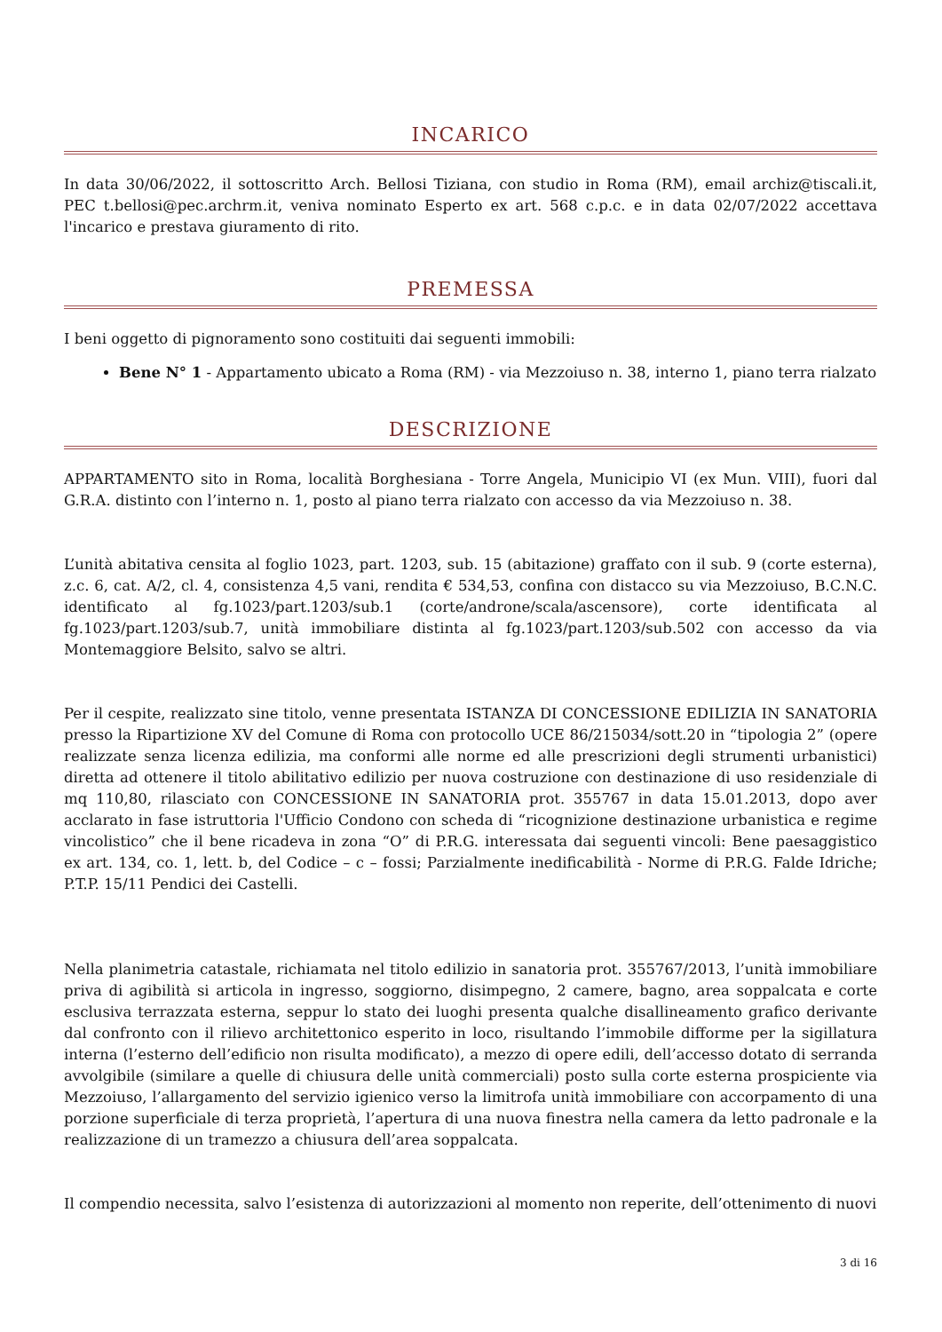INCARICO
In data 30/06/2022, il sottoscritto Arch. Bellosi Tiziana, con studio in Roma (RM), email archiz@tiscali.it, PEC t.bellosi@pec.archrm.it, veniva nominato Esperto ex art. 568 c.p.c. e in data 02/07/2022 accettava l'incarico e prestava giuramento di rito.
PREMESSA
I beni oggetto di pignoramento sono costituiti dai seguenti immobili:
Bene N° 1 - Appartamento ubicato a Roma (RM) - via Mezzoiuso n. 38, interno 1, piano terra rialzato
DESCRIZIONE
APPARTAMENTO sito in Roma, località Borghesiana - Torre Angela, Municipio VI (ex Mun. VIII), fuori dal G.R.A. distinto con l’interno n. 1, posto al piano terra rialzato con accesso da via Mezzoiuso n. 38.
L’unità abitativa censita al foglio 1023, part. 1203, sub. 15 (abitazione) graffato con il sub. 9 (corte esterna), z.c. 6, cat. A/2, cl. 4, consistenza 4,5 vani, rendita € 534,53, confina con distacco su via Mezzoiuso, B.C.N.C. identificato al fg.1023/part.1203/sub.1 (corte/androne/scala/ascensore), corte identificata al fg.1023/part.1203/sub.7, unità immobiliare distinta al fg.1023/part.1203/sub.502 con accesso da via Montemaggiore Belsito, salvo se altri.
Per il cespite, realizzato sine titolo, venne presentata ISTANZA DI CONCESSIONE EDILIZIA IN SANATORIA presso la Ripartizione XV del Comune di Roma con protocollo UCE 86/215034/sott.20 in “tipologia 2” (opere realizzate senza licenza edilizia, ma conformi alle norme ed alle prescrizioni degli strumenti urbanistici) diretta ad ottenere il titolo abilitativo edilizio per nuova costruzione con destinazione di uso residenziale di mq 110,80, rilasciato con CONCESSIONE IN SANATORIA prot. 355767 in data 15.01.2013, dopo aver acclarato in fase istruttoria l'Ufficio Condono con scheda di “ricognizione destinazione urbanistica e regime vincolistico” che il bene ricadeva in zona “O” di P.R.G. interessata dai seguenti vincoli: Bene paesaggistico ex art. 134, co. 1, lett. b, del Codice – c – fossi; Parzialmente inedificabilità - Norme di P.R.G. Falde Idriche; P.T.P. 15/11 Pendici dei Castelli.
Nella planimetria catastale, richiamata nel titolo edilizio in sanatoria prot. 355767/2013, l’unità immobiliare priva di agibilità si articola in ingresso, soggiorno, disimpegno, 2 camere, bagno, area soppalcata e corte esclusiva terrazzata esterna, seppur lo stato dei luoghi presenta qualche disallineamento grafico derivante dal confronto con il rilievo architettonico esperito in loco, risultando l’immobile difforme per la sigillatura interna (l’esterno dell’edificio non risulta modificato), a mezzo di opere edili, dell’accesso dotato di serranda avvolgibile (similare a quelle di chiusura delle unità commerciali) posto sulla corte esterna prospiciente via Mezzoiuso, l’allargamento del servizio igienico verso la limitrofa unità immobiliare con accorpamento di una porzione superficiale di terza proprietà, l’apertura di una nuova finestra nella camera da letto padronale e la realizzazione di un tramezzo a chiusura dell’area soppalcata.
Il compendio necessita, salvo l’esistenza di autorizzazioni al momento non reperite, dell’ottenimento di nuovi
3 di 16